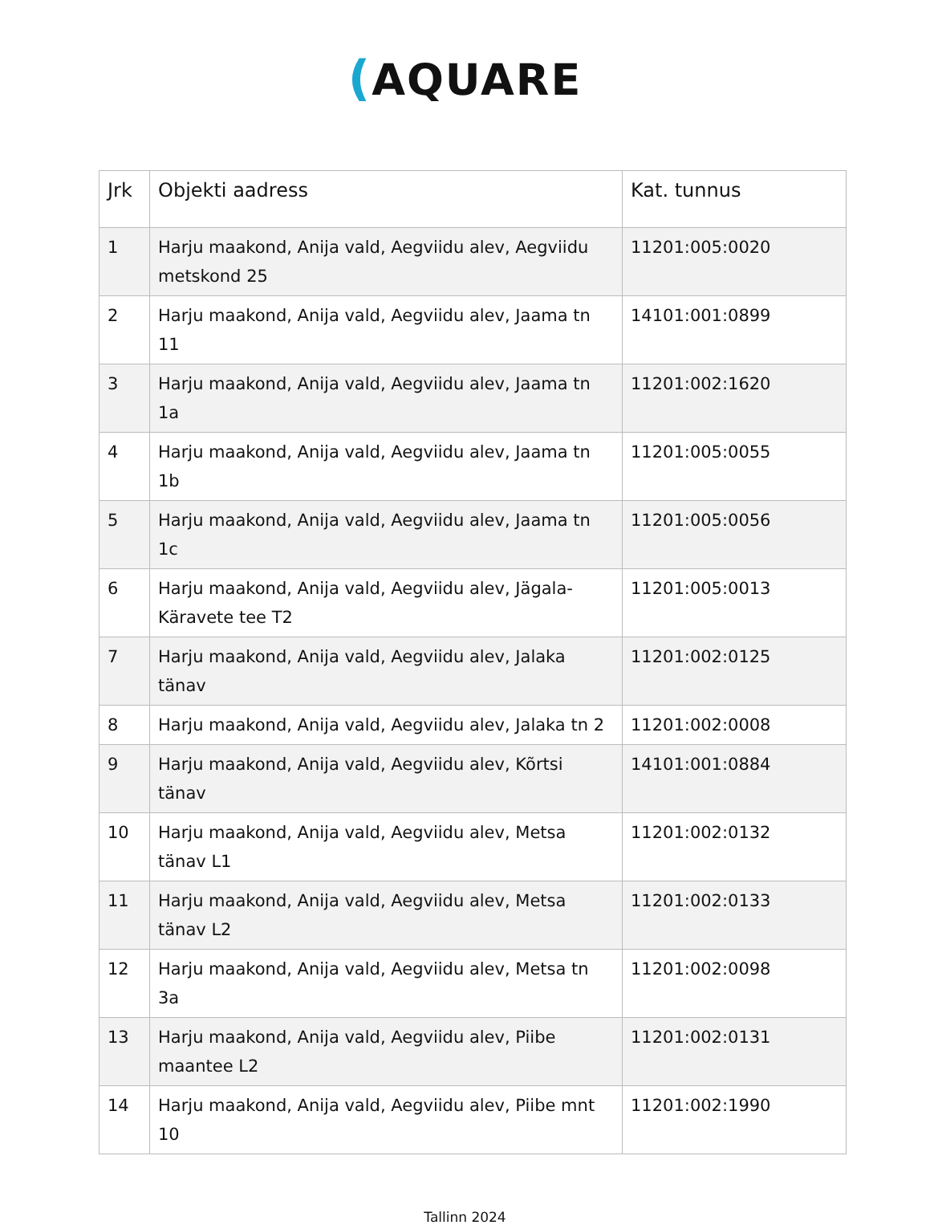(AQUARE
| Jrk | Objekti aadress | Kat. tunnus |
| --- | --- | --- |
| 1 | Harju maakond, Anija vald, Aegviidu alev, Aegviidu metskond 25 | 11201:005:0020 |
| 2 | Harju maakond, Anija vald, Aegviidu alev, Jaama tn 11 | 14101:001:0899 |
| 3 | Harju maakond, Anija vald, Aegviidu alev, Jaama tn 1a | 11201:002:1620 |
| 4 | Harju maakond, Anija vald, Aegviidu alev, Jaama tn 1b | 11201:005:0055 |
| 5 | Harju maakond, Anija vald, Aegviidu alev, Jaama tn 1c | 11201:005:0056 |
| 6 | Harju maakond, Anija vald, Aegviidu alev, Jägala-Käravete tee T2 | 11201:005:0013 |
| 7 | Harju maakond, Anija vald, Aegviidu alev, Jalaka tänav | 11201:002:0125 |
| 8 | Harju maakond, Anija vald, Aegviidu alev, Jalaka tn 2 | 11201:002:0008 |
| 9 | Harju maakond, Anija vald, Aegviidu alev, Kõrtsi tänav | 14101:001:0884 |
| 10 | Harju maakond, Anija vald, Aegviidu alev, Metsa tänav L1 | 11201:002:0132 |
| 11 | Harju maakond, Anija vald, Aegviidu alev, Metsa tänav L2 | 11201:002:0133 |
| 12 | Harju maakond, Anija vald, Aegviidu alev, Metsa tn 3a | 11201:002:0098 |
| 13 | Harju maakond, Anija vald, Aegviidu alev, Piibe maantee L2 | 11201:002:0131 |
| 14 | Harju maakond, Anija vald, Aegviidu alev, Piibe mnt 10 | 11201:002:1990 |
Tallinn 2024